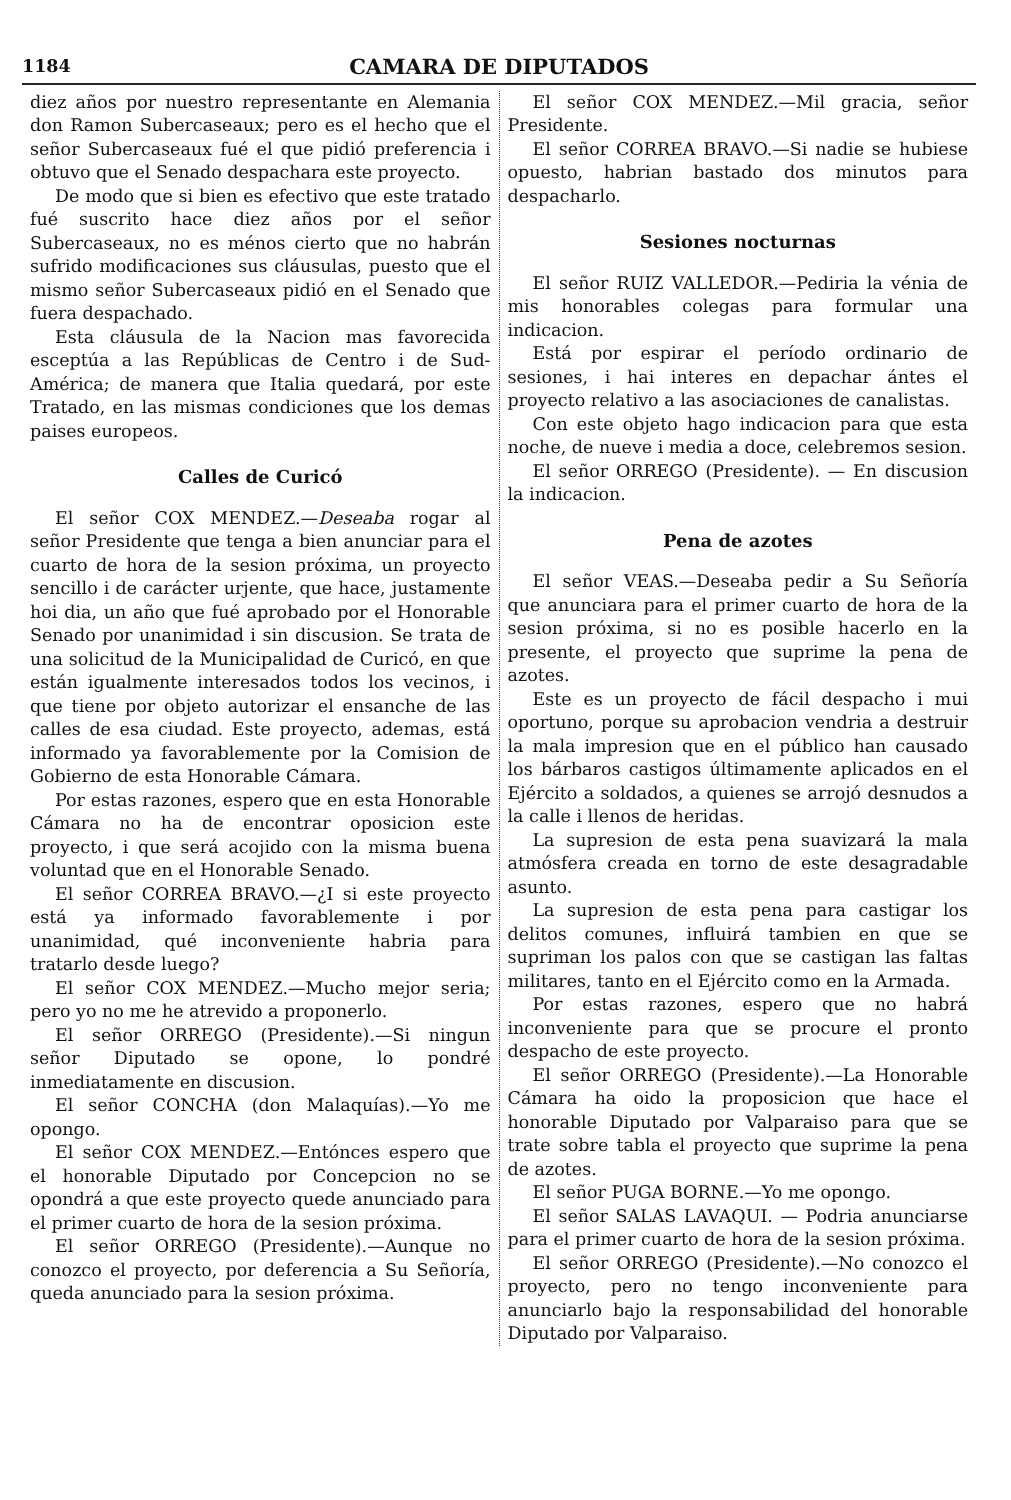1184
CAMARA DE DIPUTADOS
diez años por nuestro representante en Alemania don Ramon Subercaseaux; pero es el hecho que el señor Subercaseaux fué el que pidió preferencia i obtuvo que el Senado despachara este proyecto.
De modo que si bien es efectivo que este tratado fué suscrito hace diez años por el señor Subercaseaux, no es ménos cierto que no habrán sufrido modificaciones sus cláusulas, puesto que el mismo señor Subercaseaux pidió en el Senado que fuera despachado.
Esta cláusula de la Nacion mas favorecida esceptúa a las Repúblicas de Centro i de Sud-América; de manera que Italia quedará, por este Tratado, en las mismas condiciones que los demas paises europeos.
Calles de Curicó
El señor COX MENDEZ.—Deseaba rogar al señor Presidente que tenga a bien anunciar para el cuarto de hora de la sesion próxima, un proyecto sencillo i de carácter urjente, que hace, justamente hoi dia, un año que fué aprobado por el Honorable Senado por unanimidad i sin discusion. Se trata de una solicitud de la Municipalidad de Curicó, en que están igualmente interesados todos los vecinos, i que tiene por objeto autorizar el ensanche de las calles de esa ciudad. Este proyecto, ademas, está informado ya favorablemente por la Comision de Gobierno de esta Honorable Cámara.
Por estas razones, espero que en esta Honorable Cámara no ha de encontrar oposicion este proyecto, i que será acojido con la misma buena voluntad que en el Honorable Senado.
El señor CORREA BRAVO.—¿I si este proyecto está ya informado favorablemente i por unanimidad, qué inconveniente habria para tratarlo desde luego?
El señor COX MENDEZ.—Mucho mejor seria; pero yo no me he atrevido a proponerlo.
El señor ORREGO (Presidente).—Si ningun señor Diputado se opone, lo pondré inmediatamente en discusion.
El señor CONCHA (don Malaquías).—Yo me opongo.
El señor COX MENDEZ.—Entónces espero que el honorable Diputado por Concepcion no se opondrá a que este proyecto quede anunciado para el primer cuarto de hora de la sesion próxima.
El señor ORREGO (Presidente).—Aunque no conozco el proyecto, por deferencia a Su Señoría, queda anunciado para la sesion próxima.
El señor COX MENDEZ.—Mil gracia, señor Presidente.
El señor CORREA BRAVO.—Si nadie se hubiese opuesto, habrian bastado dos minutos para despacharlo.
Sesiones nocturnas
El señor RUIZ VALLEDOR.—Pediria la vénia de mis honorables colegas para formular una indicacion.
Está por espirar el período ordinario de sesiones, i hai interes en depachar ántes el proyecto relativo a las asociaciones de canalistas.
Con este objeto hago indicacion para que esta noche, de nueve i media a doce, celebremos sesion.
El señor ORREGO (Presidente). — En discusion la indicacion.
Pena de azotes
El señor VEAS.—Deseaba pedir a Su Señoría que anunciara para el primer cuarto de hora de la sesion próxima, si no es posible hacerlo en la presente, el proyecto que suprime la pena de azotes.
Este es un proyecto de fácil despacho i mui oportuno, porque su aprobacion vendria a destruir la mala impresion que en el público han causado los bárbaros castigos últimamente aplicados en el Ejército a soldados, a quienes se arrojó desnudos a la calle i llenos de heridas.
La supresion de esta pena suavizará la mala atmósfera creada en torno de este desagradable asunto.
La supresion de esta pena para castigar los delitos comunes, influirá tambien en que se supriman los palos con que se castigan las faltas militares, tanto en el Ejército como en la Armada.
Por estas razones, espero que no habrá inconveniente para que se procure el pronto despacho de este proyecto.
El señor ORREGO (Presidente).—La Honorable Cámara ha oido la proposicion que hace el honorable Diputado por Valparaiso para que se trate sobre tabla el proyecto que suprime la pena de azotes.
El señor PUGA BORNE.—Yo me opongo.
El señor SALAS LAVAQUI. — Podria anunciarse para el primer cuarto de hora de la sesion próxima.
El señor ORREGO (Presidente).—No conozco el proyecto, pero no tengo inconveniente para anunciarlo bajo la responsabilidad del honorable Diputado por Valparaiso.